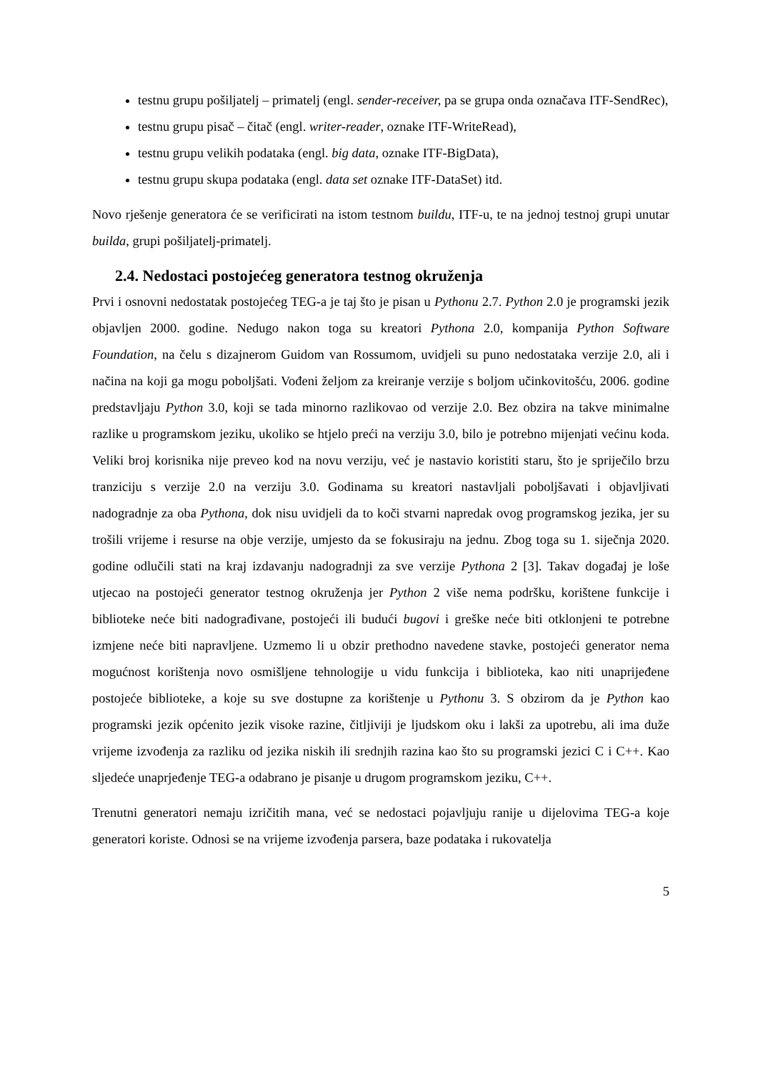testnu grupu pošiljatelj – primatelj (engl. sender-receiver, pa se grupa onda označava ITF-SendRec),
testnu grupu pisač – čitač (engl. writer-reader, oznake ITF-WriteRead),
testnu grupu velikih podataka (engl. big data, oznake ITF-BigData),
testnu grupu skupa podataka (engl. data set oznake ITF-DataSet) itd.
Novo rješenje generatora će se verificirati na istom testnom buildu, ITF-u, te na jednoj testnoj grupi unutar builda, grupi pošiljatelj-primatelj.
2.4. Nedostaci postojećeg generatora testnog okruženja
Prvi i osnovni nedostatak postojećeg TEG-a je taj što je pisan u Pythonu 2.7. Python 2.0 je programski jezik objavljen 2000. godine. Nedugo nakon toga su kreatori Pythona 2.0, kompanija Python Software Foundation, na čelu s dizajnerom Guidom van Rossumom, uvidjeli su puno nedostataka verzije 2.0, ali i načina na koji ga mogu poboljšati. Vođeni željom za kreiranje verzije s boljom učinkovitošću, 2006. godine predstavljaju Python 3.0, koji se tada minorno razlikovao od verzije 2.0. Bez obzira na takve minimalne razlike u programskom jeziku, ukoliko se htjelo preći na verziju 3.0, bilo je potrebno mijenjati većinu koda. Veliki broj korisnika nije preveo kod na novu verziju, već je nastavio koristiti staru, što je spriječilo brzu tranziciju s verzije 2.0 na verziju 3.0. Godinama su kreatori nastavljali poboljšavati i objavljivati nadogradnje za oba Pythona, dok nisu uvidjeli da to koči stvarni napredak ovog programskog jezika, jer su trošili vrijeme i resurse na obje verzije, umjesto da se fokusiraju na jednu. Zbog toga su 1. siječnja 2020. godine odlučili stati na kraj izdavanju nadogradnji za sve verzije Pythona 2 [3]. Takav događaj je loše utjecao na postojeći generator testnog okruženja jer Python 2 više nema podršku, korištene funkcije i biblioteke neće biti nadograđivane, postojeći ili budući bugovi i greške neće biti otklonjeni te potrebne izmjene neće biti napravljene. Uzmemo li u obzir prethodno navedene stavke, postojeći generator nema mogućnost korištenja novo osmišljene tehnologije u vidu funkcija i biblioteka, kao niti unaprijeđene postojeće biblioteke, a koje su sve dostupne za korištenje u Pythonu 3. S obzirom da je Python kao programski jezik općenito jezik visoke razine, čitljiviji je ljudskom oku i lakši za upotrebu, ali ima duže vrijeme izvođenja za razliku od jezika niskih ili srednjih razina kao što su programski jezici C i C++. Kao sljedeće unaprjeđenje TEG-a odabrano je pisanje u drugom programskom jeziku, C++.
Trenutni generatori nemaju izričitih mana, već se nedostaci pojavljuju ranije u dijelovima TEG-a koje generatori koriste. Odnosi se na vrijeme izvođenja parsera, baze podataka i rukovatelja
5